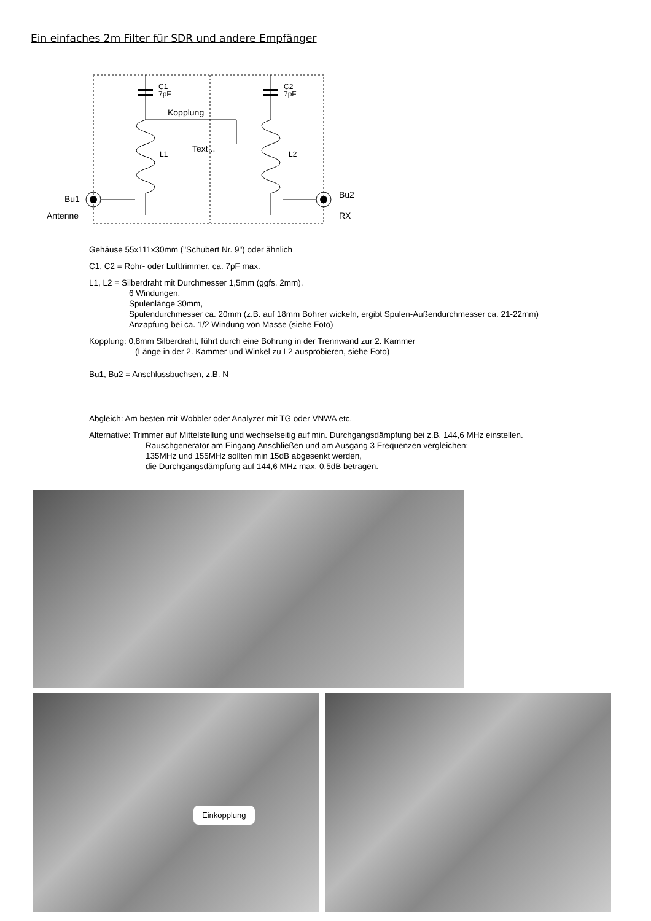Ein einfaches 2m Filter für SDR und andere Empfänger
C1
7pF
C2
7pF
Kopplung
Text...
L1
L2
Bu1
Antenne
Bu2
RX
Gehäuse 55x111x30mm ("Schubert Nr. 9") oder ähnlich
C1, C2 = Rohr- oder Lufttrimmer, ca. 7pF max.
L1, L2 = Silberdraht mit Durchmesser 1,5mm (ggfs. 2mm),
6 Windungen,
Spulenlänge 30mm,
Spulendurchmesser ca. 20mm (z.B. auf 18mm Bohrer wickeln, ergibt Spulen-Außendurchmesser ca. 21-22mm)
Anzapfung bei ca. 1/2 Windung von Masse (siehe Foto)
Kopplung: 0,8mm Silberdraht, führt durch eine Bohrung in der Trennwand zur 2. Kammer
(Länge in der 2. Kammer und Winkel zu L2 ausprobieren, siehe Foto)
Bu1, Bu2 = Anschlussbuchsen, z.B. N
Abgleich: Am besten mit Wobbler oder Analyzer mit TG oder VNWA etc.
Alternative: Trimmer auf Mittelstellung und wechselseitig auf min. Durchgangsdämpfung bei z.B. 144,6 MHz einstellen.
Rauschgenerator am Eingang Anschließen und am Ausgang 3 Frequenzen vergleichen:
135MHz und 155MHz sollten min 15dB abgesenkt werden,
die Durchgangsdämpfung auf 144,6 MHz max. 0,5dB betragen.
Einkopplung